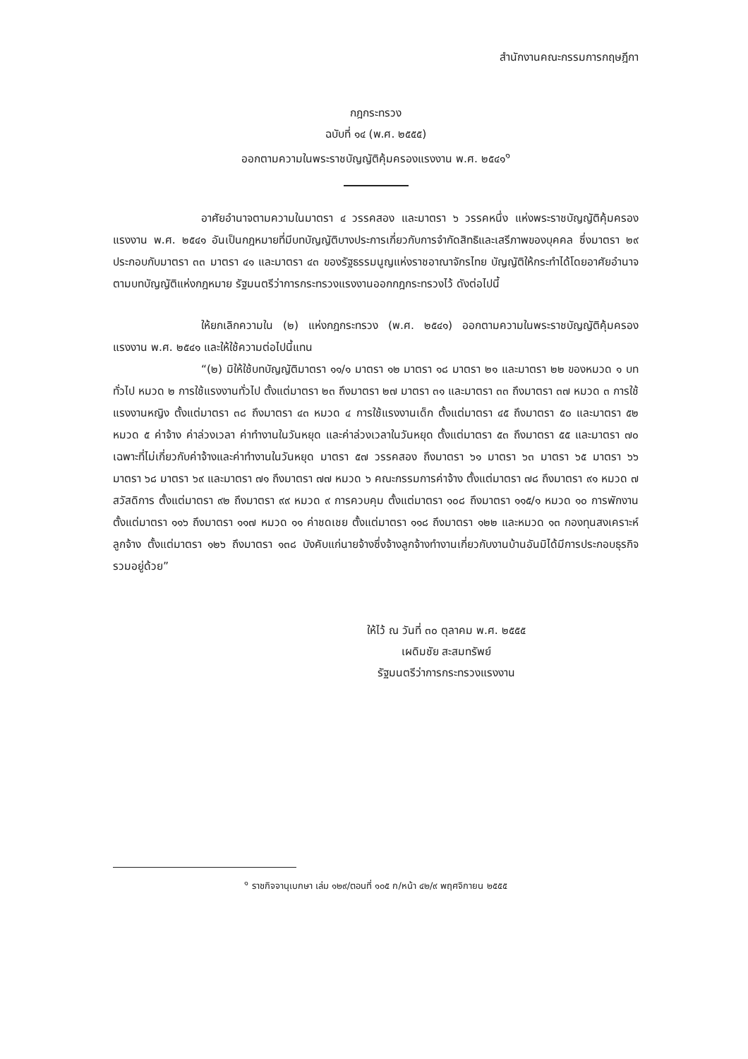สำนักงานคณะกรรมการกฤษฎีกา
กฎกระทรวง
ฉบับที่ ๑๔ (พ.ศ. ๒๕๕๕)
ออกตามความในพระราชบัญญัติคุ้มครองแรงงาน พ.ศ. ๒๕๔๑<sup>๑</sup>
อาศัยอำนาจตามความในมาตรา ๔ วรรคสอง และมาตรา ๖ วรรคหนึ่ง แห่งพระราชบัญญัติคุ้มครองแรงงาน พ.ศ. ๒๕๔๑ อันเป็นกฎหมายที่มีบทบัญญัติบางประการเกี่ยวกับการจำกัดสิทธิและเสรีภาพของบุคคล ซึ่งมาตรา ๒๙ ประกอบกับมาตรา ๓๓ มาตรา ๔๑ และมาตรา ๔๓ ของรัฐธรรมนูญแห่งราชอาณาจักรไทย บัญญัติให้กระทำได้โดยอาศัยอำนาจตามบทบัญญัติแห่งกฎหมาย รัฐมนตรีว่าการกระทรวงแรงงานออกกฎกระทรวงไว้ ดังต่อไปนี้
ให้ยกเลิกความใน (๒) แห่งกฎกระทรวง (พ.ศ. ๒๕๔๑) ออกตามความในพระราชบัญญัติคุ้มครองแรงงาน พ.ศ. ๒๕๔๑ และให้ใช้ความต่อไปนี้แทน
“(๒) มิให้ใช้บทบัญญัติมาตรา ๑๑/๑ มาตรา ๑๒ มาตรา ๑๘ มาตรา ๒๑ และมาตรา ๒๒ ของหมวด ๑ บททั่วไป หมวด ๒ การใช้แรงงานทั่วไป ตั้งแต่มาตรา ๒๓ ถึงมาตรา ๒๗ มาตรา ๓๑ และมาตรา ๓๓ ถึงมาตรา ๓๗ หมวด ๓ การใช้แรงงานหญิง ตั้งแต่มาตรา ๓๘ ถึงมาตรา ๔๓ หมวด ๔ การใช้แรงงานเด็ก ตั้งแต่มาตรา ๔๕ ถึงมาตรา ๕๐ และมาตรา ๕๒ หมวด ๕ ค่าจ้าง ค่าล่วงเวลา ค่าทำงานในวันหยุด และค่าล่วงเวลาในวันหยุด ตั้งแต่มาตรา ๕๓ ถึงมาตรา ๕๕ และมาตรา ๗๐ เฉพาะที่ไม่เกี่ยวกับค่าจ้างและค่าทำงานในวันหยุด มาตรา ๕๗ วรรคสอง ถึงมาตรา ๖๑ มาตรา ๖๓ มาตรา ๖๕ มาตรา ๖๖ มาตรา ๖๘ มาตรา ๖๙ และมาตรา ๗๑ ถึงมาตรา ๗๗ หมวด ๖ คณะกรรมการค่าจ้าง ตั้งแต่มาตรา ๗๘ ถึงมาตรา ๙๑ หมวด ๗ สวัสดิการ ตั้งแต่มาตรา ๙๒ ถึงมาตรา ๙๙ หมวด ๙ การควบคุม ตั้งแต่มาตรา ๑๐๘ ถึงมาตรา ๑๑๕/๑ หมวด ๑๐ การพักงาน ตั้งแต่มาตรา ๑๑๖ ถึงมาตรา ๑๑๗ หมวด ๑๑ ค่าชดเชย ตั้งแต่มาตรา ๑๑๘ ถึงมาตรา ๑๒๒ และหมวด ๑๓ กองทุนสงเคราะห์ลูกจ้าง ตั้งแต่มาตรา ๑๒๖ ถึงมาตรา ๑๓๘ บังคับแก่นายจ้างซึ่งจ้างลูกจ้างทำงานเกี่ยวกับงานบ้านอันมิได้มีการประกอบธุรกิจรวมอยู่ด้วย”
ให้ไว้ ณ วันที่ ๓๐ ตุลาคม พ.ศ. ๒๕๕๕
เผดิมชัย สะสมทรัพย์
รัฐมนตรีว่าการกระทรวงแรงงาน
<sup>๑</sup> ราชกิจจานุเบกษา เล่ม ๑๒๙/ตอนที่ ๑๐๕ ก/หน้า ๔๒/๙ พฤศจิกายน ๒๕๕๕